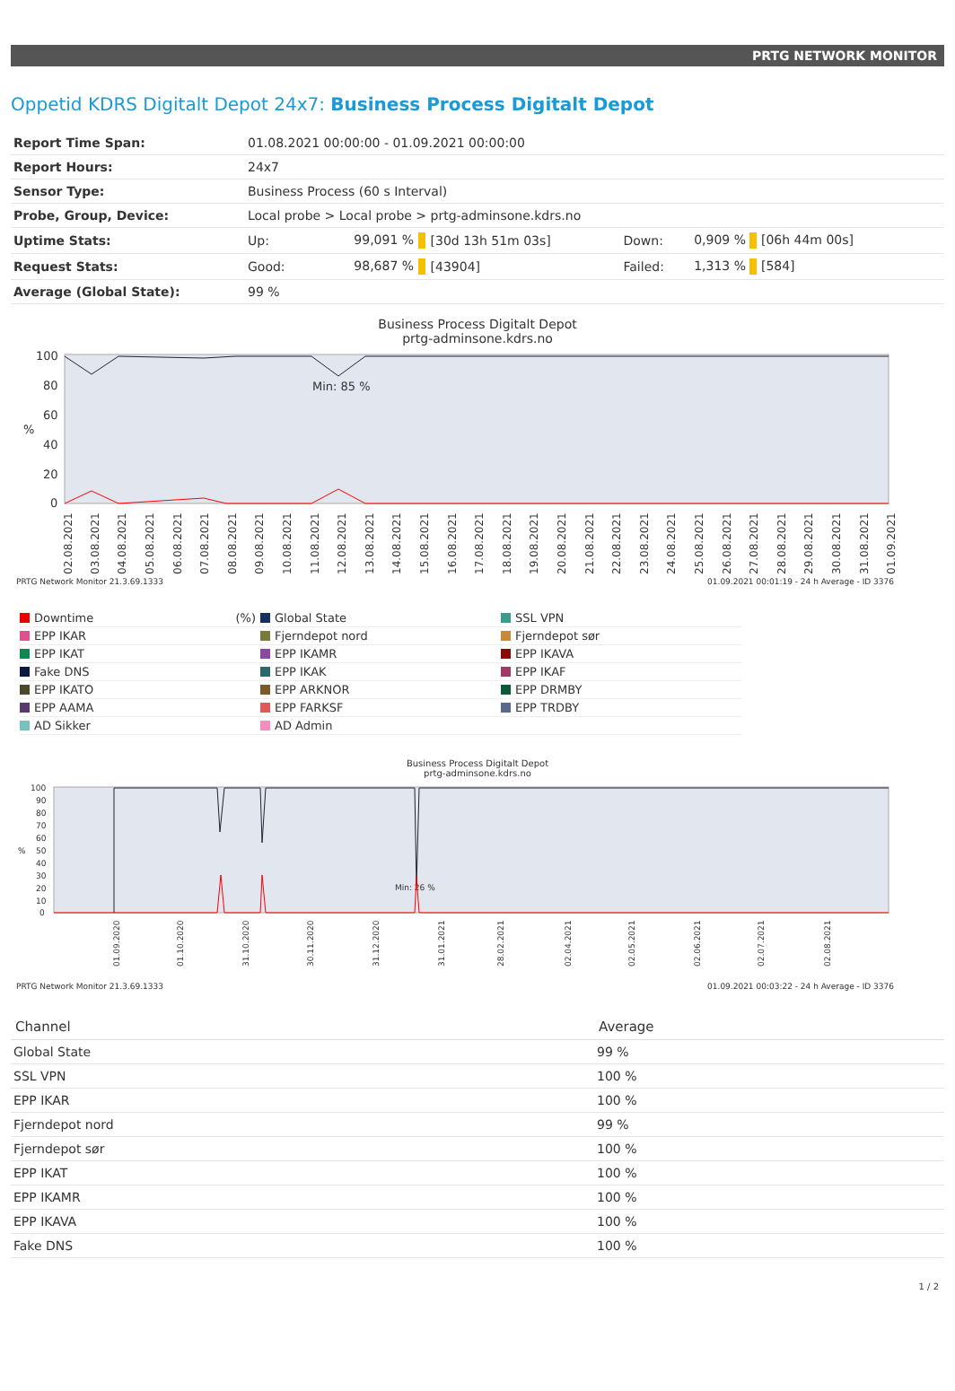PRTG NETWORK MONITOR
Oppetid KDRS Digitalt Depot 24x7: Business Process Digitalt Depot
| Report Time Span: | 01.08.2021 00:00:00 - 01.09.2021 00:00:00 | | | | |
| Report Hours: | 24x7 | | | | |
| Sensor Type: | Business Process (60 s Interval) | | | | |
| Probe, Group, Device: | Local probe > Local probe > prtg-adminsone.kdrs.no | | | | |
| Uptime Stats: | Up: | 99,091 % | [30d 13h 51m 03s] | Down: | 0,909 % [06h 44m 00s] |
| Request Stats: | Good: | 98,687 % | [43904] | Failed: | 1,313 % [584] |
| Average (Global State): | 99 % | | | | |
Business Process Digitalt Depot
prtg-adminsone.kdrs.no
100
80
60
40
20
0
%
Min: 85 %
02.08.2021
03.08.2021
04.08.2021
05.08.2021
06.08.2021
07.08.2021
08.08.2021
09.08.2021
10.08.2021
11.08.2021
12.08.2021
13.08.2021
14.08.2021
15.08.2021
16.08.2021
17.08.2021
18.08.2021
19.08.2021
20.08.2021
21.08.2021
22.08.2021
23.08.2021
24.08.2021
25.08.2021
26.08.2021
27.08.2021
28.08.2021
29.08.2021
30.08.2021
31.08.2021
01.09.2021
PRTG Network Monitor 21.3.69.1333 01.09.2021 00:01:19 - 24 h Average - ID 3376
Downtime (%)
Global State
SSL VPN
EPP IKAR
Fjerndepot nord
Fjerndepot sør
EPP IKAT
EPP IKAMR
EPP IKAVA
Fake DNS
EPP IKAK
EPP IKAF
EPP IKATO
EPP ARKNOR
EPP DRMBY
EPP AAMA
EPP FARKSF
EPP TRDBY
AD Sikker
AD Admin
Business Process Digitalt Depot
prtg-adminsone.kdrs.no
100
90
80
70
60
50
40
30
20
10
0
%
Min: 26 %
01.09.2020
01.10.2020
31.10.2020
30.11.2020
31.12.2020
31.01.2021
28.02.2021
02.04.2021
02.05.2021
02.06.2021
02.07.2021
02.08.2021
PRTG Network Monitor 21.3.69.1333 01.09.2021 00:03:22 - 24 h Average - ID 3376
| Channel | Average |
| --- | --- |
| Global State | 99 % |
| SSL VPN | 100 % |
| EPP IKAR | 100 % |
| Fjerndepot nord | 99 % |
| Fjerndepot sør | 100 % |
| EPP IKAT | 100 % |
| EPP IKAMR | 100 % |
| EPP IKAVA | 100 % |
| Fake DNS | 100 % |
1 / 2